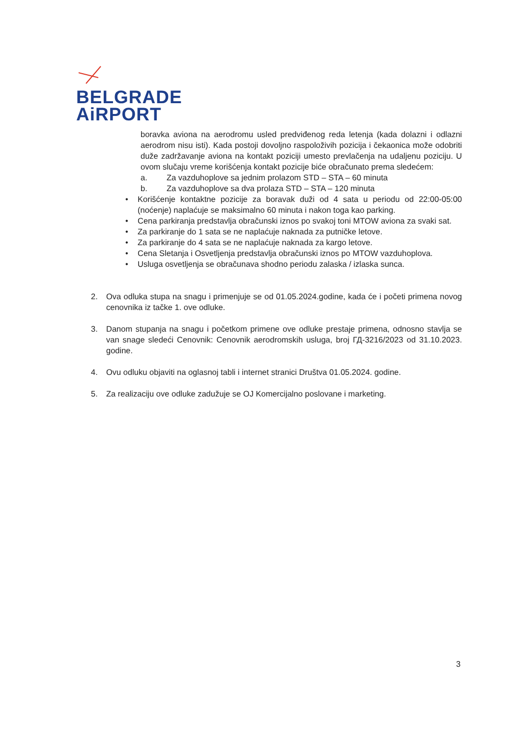BELGRADE
AiRPORT
boravka aviona na aerodromu usled predviđenog reda letenja (kada dolazni i odlazni aerodrom nisu isti). Kada postoji dovoljno raspoloživih pozicija i čekaonica može odobriti duže zadržavanje aviona na kontakt poziciji umesto prevlačenja na udaljenu poziciju. U ovom slučaju vreme korišćenja kontakt pozicije biće obračunato prema sledećem:
a. Za vazduhoplove sa jednim prolazom STD – STA – 60 minuta
b. Za vazduhoplove sa dva prolaza STD – STA – 120 minuta
• Korišćenje kontaktne pozicije za boravak duži od 4 sata u periodu od 22:00-05:00 (noćenje) naplaćuje se maksimalno 60 minuta i nakon toga kao parking.
• Cena parkiranja predstavlja obračunski iznos po svakoj toni MTOW aviona za svaki sat.
• Za parkiranje do 1 sata se ne naplaćuje naknada za putničke letove.
• Za parkiranje do 4 sata se ne naplaćuje naknada za kargo letove.
• Cena Sletanja i Osvetljenja predstavlja obračunski iznos po MTOW vazduhoplova.
• Usluga osvetljenja se obračunava shodno periodu zalaska / izlaska sunca.
2. Ova odluka stupa na snagu i primenjuje se od 01.05.2024.godine, kada će i početi primena novog cenovnika iz tačke 1. ove odluke.
3. Danom stupanja na snagu i početkom primene ove odluke prestaje primena, odnosno stavlja se van snage sledeći Cenovnik: Cenovnik aerodromskih usluga, broj ГД-3216/2023 od 31.10.2023. godine.
4. Ovu odluku objaviti na oglasnoj tabli i internet stranici Društva 01.05.2024. godine.
5. Za realizaciju ove odluke zadužuje se OJ Komercijalno poslovane i marketing.
3